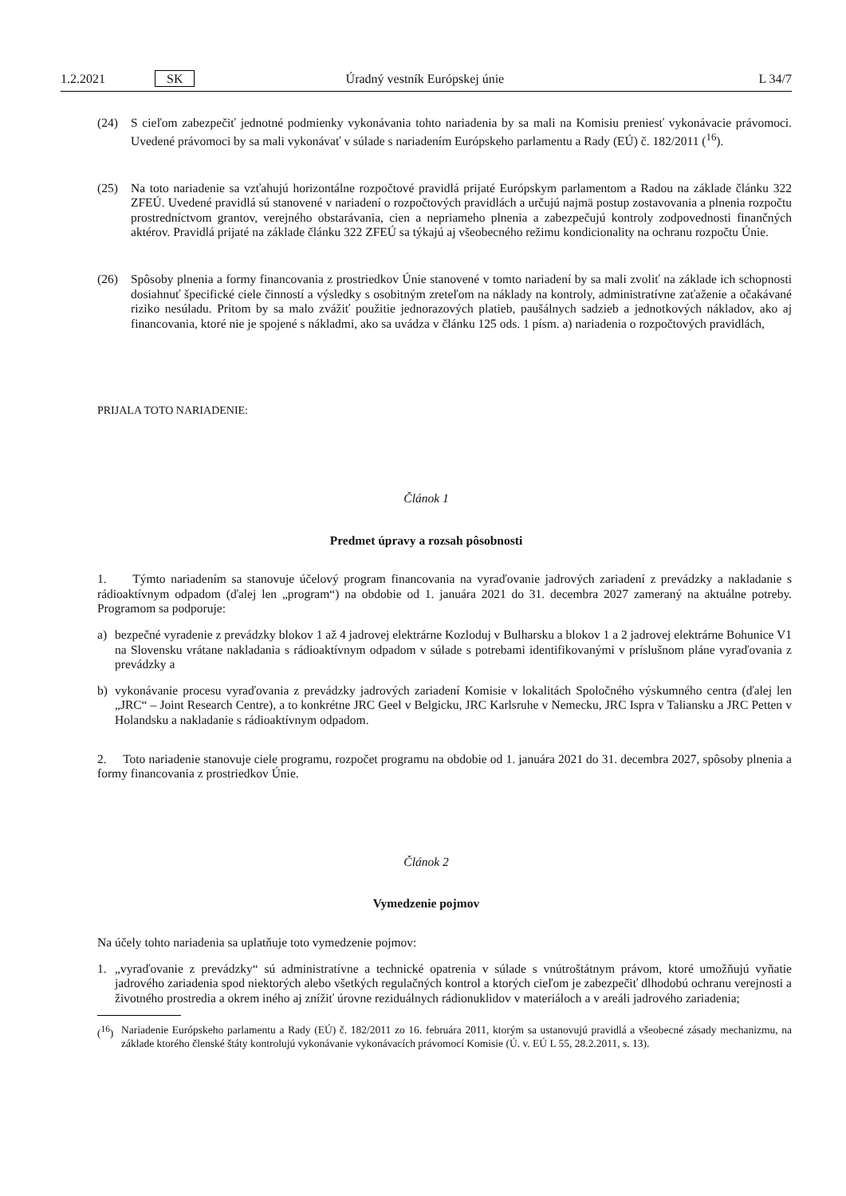1.2.2021 SK Úradný vestník Európskej únie L 34/7
(24) S cieľom zabezpečiť jednotné podmienky vykonávania tohto nariadenia by sa mali na Komisiu preniesť vykonávacie právomoci. Uvedené právomoci by sa mali vykonávať v súlade s nariadením Európskeho parlamentu a Rady (EÚ) č. 182/2011 (<sup>16</sup>).
(25) Na toto nariadenie sa vzťahujú horizontálne rozpočtové pravidlá prijaté Európskym parlamentom a Radou na základe článku 322 ZFEÚ. Uvedené pravidlá sú stanovené v nariadení o rozpočtových pravidlách a určujú najmä postup zostavovania a plnenia rozpočtu prostredníctvom grantov, verejného obstarávania, cien a nepriameho plnenia a zabezpečujú kontroly zodpovednosti finančných aktérov. Pravidlá prijaté na základe článku 322 ZFEÚ sa týkajú aj všeobecného režimu kondicionality na ochranu rozpočtu Únie.
(26) Spôsoby plnenia a formy financovania z prostriedkov Únie stanovené v tomto nariadení by sa mali zvoliť na základe ich schopnosti dosiahnuť špecifické ciele činností a výsledky s osobitným zreteľom na náklady na kontroly, administratívne zaťaženie a očakávané riziko nesúladu. Pritom by sa malo zvážiť použitie jednorazových platieb, paušálnych sadzieb a jednotkových nákladov, ako aj financovania, ktoré nie je spojené s nákladmi, ako sa uvádza v článku 125 ods. 1 písm. a) nariadenia o rozpočtových pravidlách,
PRIJALA TOTO NARIADENIE:
Článok 1
Predmet úpravy a rozsah pôsobnosti
1. Týmto nariadením sa stanovuje účelový program financovania na vyraďovanie jadrových zariadení z prevádzky a nakladanie s rádioaktívnym odpadom (ďalej len „program“) na obdobie od 1. januára 2021 do 31. decembra 2027 zameraný na aktuálne potreby. Programom sa podporuje:
a) bezpečné vyradenie z prevádzky blokov 1 až 4 jadrovej elektrárne Kozloduj v Bulharsku a blokov 1 a 2 jadrovej elektrárne Bohunice V1 na Slovensku vrátane nakladania s rádioaktívnym odpadom v súlade s potrebami identifikovanými v príslušnom pláne vyraďovania z prevádzky a
b) vykonávanie procesu vyraďovania z prevádzky jadrových zariadení Komisie v lokalitách Spoločného výskumného centra (ďalej len „JRC“ – Joint Research Centre), a to konkrétne JRC Geel v Belgicku, JRC Karlsruhe v Nemecku, JRC Ispra v Taliansku a JRC Petten v Holandsku a nakladanie s rádioaktívnym odpadom.
2. Toto nariadenie stanovuje ciele programu, rozpočet programu na obdobie od 1. januára 2021 do 31. decembra 2027, spôsoby plnenia a formy financovania z prostriedkov Únie.
Článok 2
Vymedzenie pojmov
Na účely tohto nariadenia sa uplatňuje toto vymedzenie pojmov:
1. „vyraďovanie z prevádzky“ sú administratívne a technické opatrenia v súlade s vnútroštátnym právom, ktoré umožňujú vyňatie jadrového zariadenia spod niektorých alebo všetkých regulačných kontrol a ktorých cieľom je zabezpečiť dlhodobú ochranu verejnosti a životného prostredia a okrem iného aj znížiť úrovne reziduálnych rádionuklidov v materiáloch a v areáli jadrového zariadenia;
(<sup>16</sup>)
Nariadenie Európskeho parlamentu a Rady (EÚ) č. 182/2011 zo 16. februára 2011, ktorým sa ustanovujú pravidlá a všeobecné zásady mechanizmu, na základe ktorého členské štáty kontrolujú vykonávanie vykonávacích právomocí Komisie (Ú. v. EÚ L 55, 28.2.2011, s. 13).